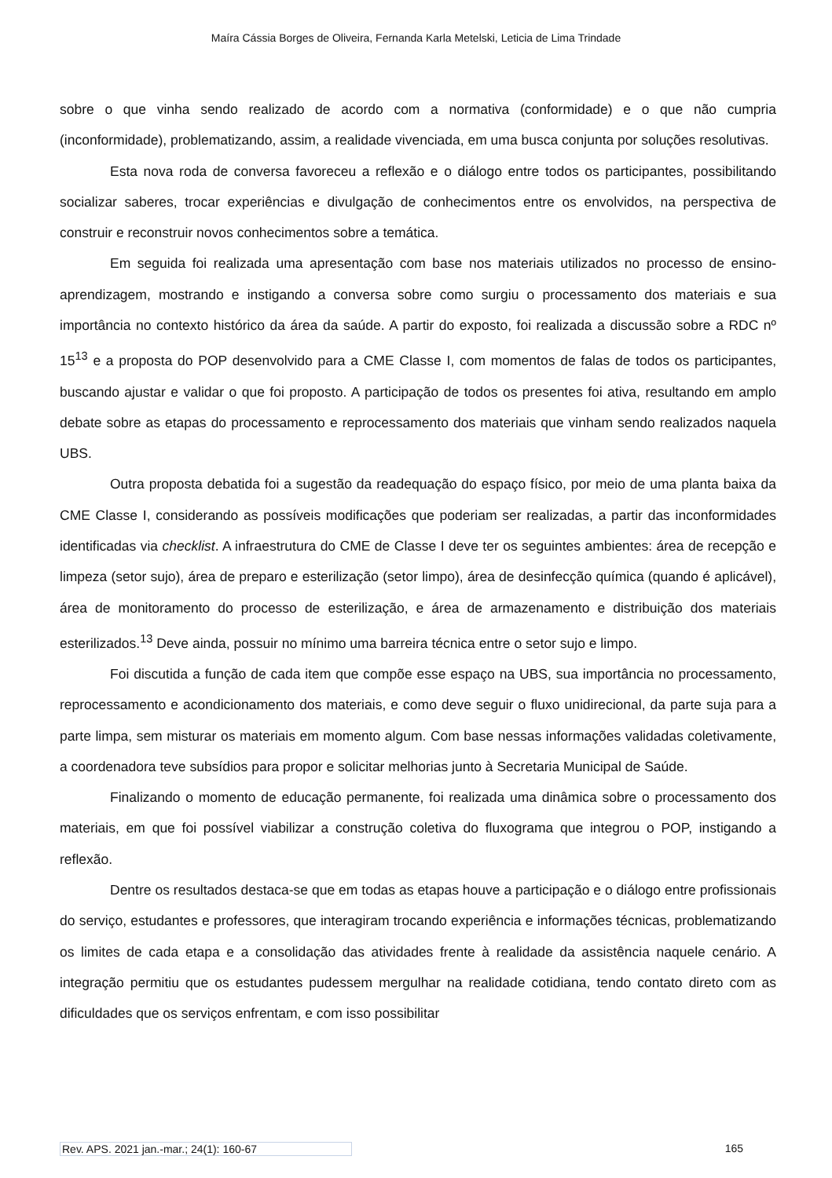Maíra Cássia Borges de Oliveira, Fernanda Karla Metelski, Leticia de Lima Trindade
sobre o que vinha sendo realizado de acordo com a normativa (conformidade) e o que não cumpria (inconformidade), problematizando, assim, a realidade vivenciada, em uma busca conjunta por soluções resolutivas.
Esta nova roda de conversa favoreceu a reflexão e o diálogo entre todos os participantes, possibilitando socializar saberes, trocar experiências e divulgação de conhecimentos entre os envolvidos, na perspectiva de construir e reconstruir novos conhecimentos sobre a temática.
Em seguida foi realizada uma apresentação com base nos materiais utilizados no processo de ensino-aprendizagem, mostrando e instigando a conversa sobre como surgiu o processamento dos materiais e sua importância no contexto histórico da área da saúde. A partir do exposto, foi realizada a discussão sobre a RDC nº 15<sup>13</sup> e a proposta do POP desenvolvido para a CME Classe I, com momentos de falas de todos os participantes, buscando ajustar e validar o que foi proposto. A participação de todos os presentes foi ativa, resultando em amplo debate sobre as etapas do processamento e reprocessamento dos materiais que vinham sendo realizados naquela UBS.
Outra proposta debatida foi a sugestão da readequação do espaço físico, por meio de uma planta baixa da CME Classe I, considerando as possíveis modificações que poderiam ser realizadas, a partir das inconformidades identificadas via checklist. A infraestrutura do CME de Classe I deve ter os seguintes ambientes: área de recepção e limpeza (setor sujo), área de preparo e esterilização (setor limpo), área de desinfecção química (quando é aplicável), área de monitoramento do processo de esterilização, e área de armazenamento e distribuição dos materiais esterilizados.<sup>13</sup> Deve ainda, possuir no mínimo uma barreira técnica entre o setor sujo e limpo.
Foi discutida a função de cada item que compõe esse espaço na UBS, sua importância no processamento, reprocessamento e acondicionamento dos materiais, e como deve seguir o fluxo unidirecional, da parte suja para a parte limpa, sem misturar os materiais em momento algum. Com base nessas informações validadas coletivamente, a coordenadora teve subsídios para propor e solicitar melhorias junto à Secretaria Municipal de Saúde.
Finalizando o momento de educação permanente, foi realizada uma dinâmica sobre o processamento dos materiais, em que foi possível viabilizar a construção coletiva do fluxograma que integrou o POP, instigando a reflexão.
Dentre os resultados destaca-se que em todas as etapas houve a participação e o diálogo entre profissionais do serviço, estudantes e professores, que interagiram trocando experiência e informações técnicas, problematizando os limites de cada etapa e a consolidação das atividades frente à realidade da assistência naquele cenário. A integração permitiu que os estudantes pudessem mergulhar na realidade cotidiana, tendo contato direto com as dificuldades que os serviços enfrentam, e com isso possibilitar
Rev. APS. 2021 jan.-mar.; 24(1): 160-67 165